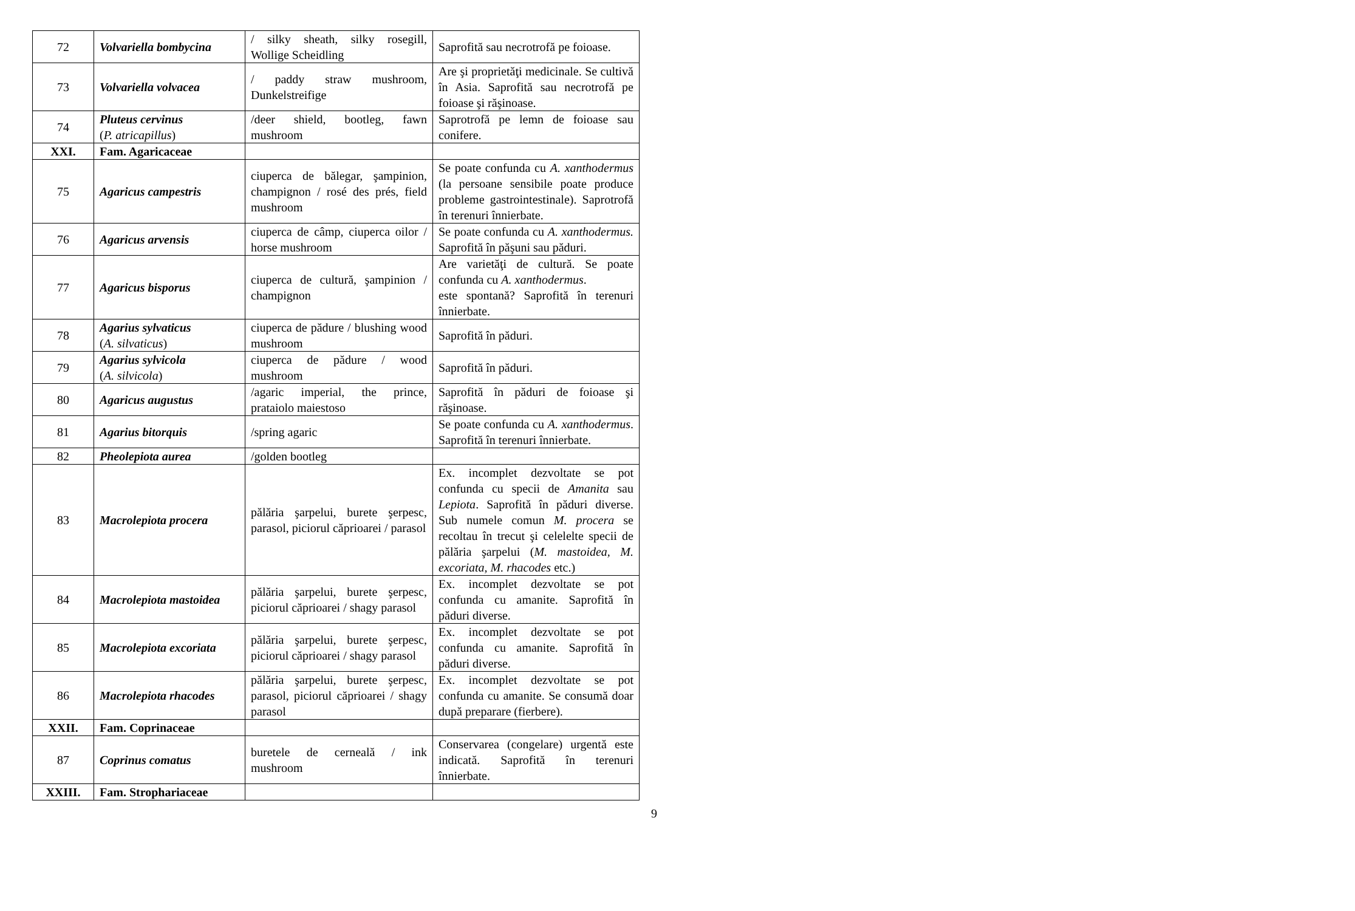| 72 | Volvariella bombycina | / silky sheath, silky rosegill, Wollige Scheidling | Saprofită sau necrotrofă pe foioase. |
| 73 | Volvariella volvacea | / paddy straw mushroom, Dunkelstreifige | Are şi proprietăţi medicinale. Se cultivă în Asia. Saprofită sau necrotrofă pe foioase şi răşinoase. |
| 74 | Pluteus cervinus ( P. atricapillus ) | /deer shield, bootleg, fawn mushroom | Saprotrofă pe lemn de foioase sau conifere. |
| XXI. | Fam. Agaricaceae | | |
| 75 | Agaricus campestris | ciuperca de bălegar, şampinion, champignon / rosé des prés, field mushroom | Se poate confunda cu A. xanthodermus (la persoane sensibile poate produce probleme gastrointestinale). Saprotrofă în terenuri înnierbate. |
| 76 | Agaricus arvensis | ciuperca de câmp, ciuperca oilor / horse mushroom | Se poate confunda cu A. xanthodermus. Saprofită în păşuni sau păduri. |
| 77 | Agaricus bisporus | ciuperca de cultură, şampinion / champignon | Are varietăţi de cultură. Se poate confunda cu A. xanthodermus . este spontană? Saprofită în terenuri înnierbate. |
| 78 | Agarius sylvaticus ( A. silvaticus ) | ciuperca de pădure / blushing wood mushroom | Saprofită în păduri. |
| 79 | Agarius sylvicola ( A. silvicola ) | ciuperca de pădure / wood mushroom | Saprofită în păduri. |
| 80 | Agaricus augustus | /agaric imperial, the prince, prataiolo maiestoso | Saprofită în păduri de foioase şi răşinoase. |
| 81 | Agarius bitorquis | /spring agaric | Se poate confunda cu A. xanthodermus . Saprofită în terenuri înnierbate. |
| 82 | Pheolepiota aurea | /golden bootleg | |
| 83 | Macrolepiota procera | pălăria şarpelui, burete şerpesc, parasol, piciorul căprioarei / parasol | Ex. incomplet dezvoltate se pot confunda cu specii de Amanita sau Lepiota . Saprofită în păduri diverse. Sub numele comun M. procera se recoltau în trecut şi celelelte specii de pălăria şarpelui ( M. mastoidea, M. excoriata, M. rhacodes etc.) |
| 84 | Macrolepiota mastoidea | pălăria şarpelui, burete şerpesc, piciorul căprioarei / shagy parasol | Ex. incomplet dezvoltate se pot confunda cu amanite. Saprofită în păduri diverse. |
| 85 | Macrolepiota excoriata | pălăria şarpelui, burete şerpesc, piciorul căprioarei / shagy parasol | Ex. incomplet dezvoltate se pot confunda cu amanite. Saprofită în păduri diverse. |
| 86 | Macrolepiota rhacodes | pălăria şarpelui, burete şerpesc, parasol, piciorul căprioarei / shagy parasol | Ex. incomplet dezvoltate se pot confunda cu amanite. Se consumă doar după preparare (fierbere). |
| XXII. | Fam. Coprinaceae | | |
| 87 | Coprinus comatus | buretele de cerneală / ink mushroom | Conservarea (congelare) urgentă este indicată. Saprofită în terenuri înnierbate. |
| XXIII. | Fam. Strophariaceae | | |
9